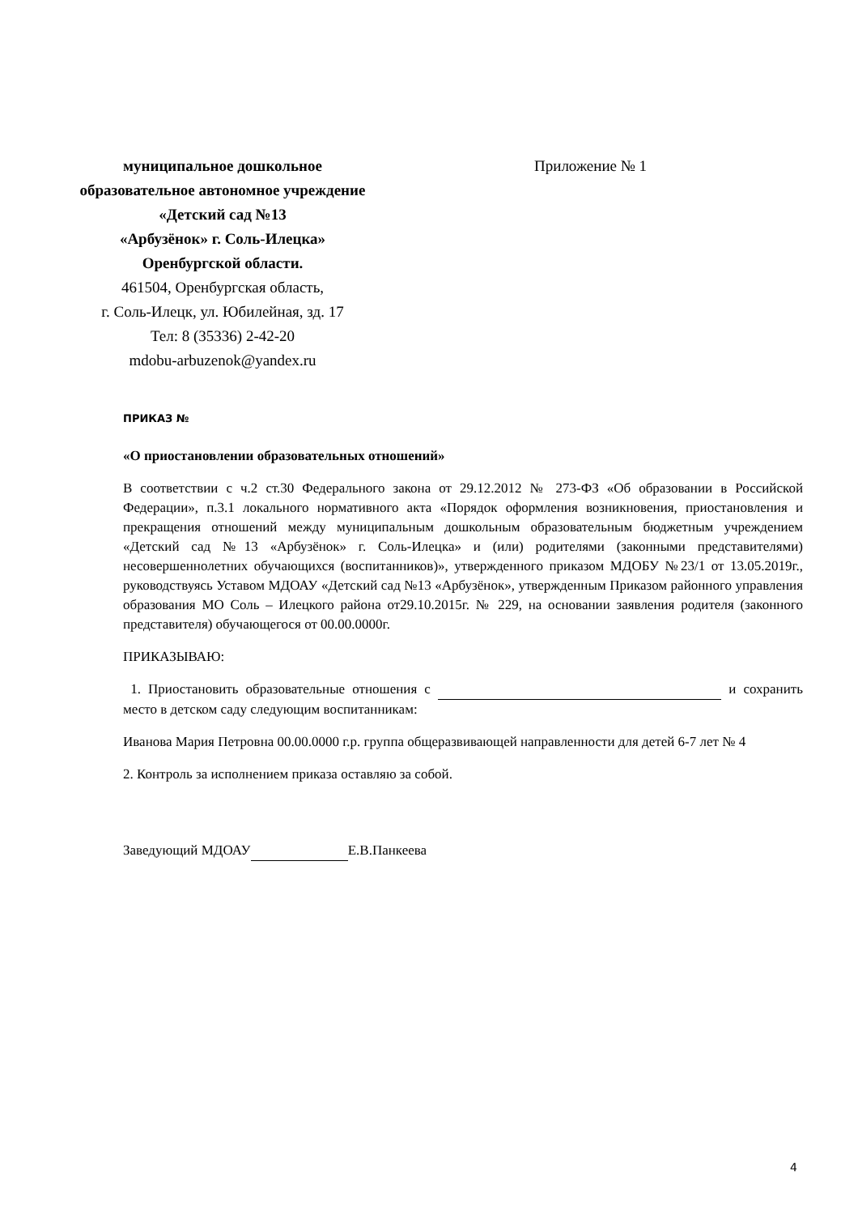муниципальное дошкольное
образовательное автономное учреждение
«Детский сад №13
«Арбузёнок» г. Соль-Илецка»
Оренбургской области.
461504, Оренбургская область,
г. Соль-Илецк, ул. Юбилейная, зд. 17
Тел: 8 (35336) 2-42-20
mdobu-arbuzenok@yandex.ru
Приложение № 1
ПРИКАЗ №
«О приостановлении образовательных отношений»
В соответствии с ч.2 ст.30 Федерального закона от 29.12.2012 № 273-ФЗ «Об образовании в Российской Федерации», п.3.1 локального нормативного акта «Порядок оформления возникновения, приостановления и прекращения отношений между муниципальным дошкольным образовательным бюджетным учреждением «Детский сад №13 «Арбузёнок» г. Соль-Илецка» и (или) родителями (законными представителями) несовершеннолетних обучающихся (воспитанников)», утвержденного приказом МДОБУ №23/1 от 13.05.2019г., руководствуясь Уставом МДОАУ «Детский сад №13 «Арбузёнок», утвержденным Приказом районного управления образования МО Соль – Илецкого района от29.10.2015г. № 229, на основании заявления родителя (законного представителя) обучающегося от 00.00.0000г.
ПРИКАЗЫВАЮ:
1. Приостановить образовательные отношения с и сохранить место в детском саду следующим воспитанникам:
Иванова Мария Петровна 00.00.0000 г.р. группа общеразвивающей направленности для детей 6-7 лет № 4
2. Контроль за исполнением приказа оставляю за собой.
Заведующий МДОАУ Е.В.Панкеева
4